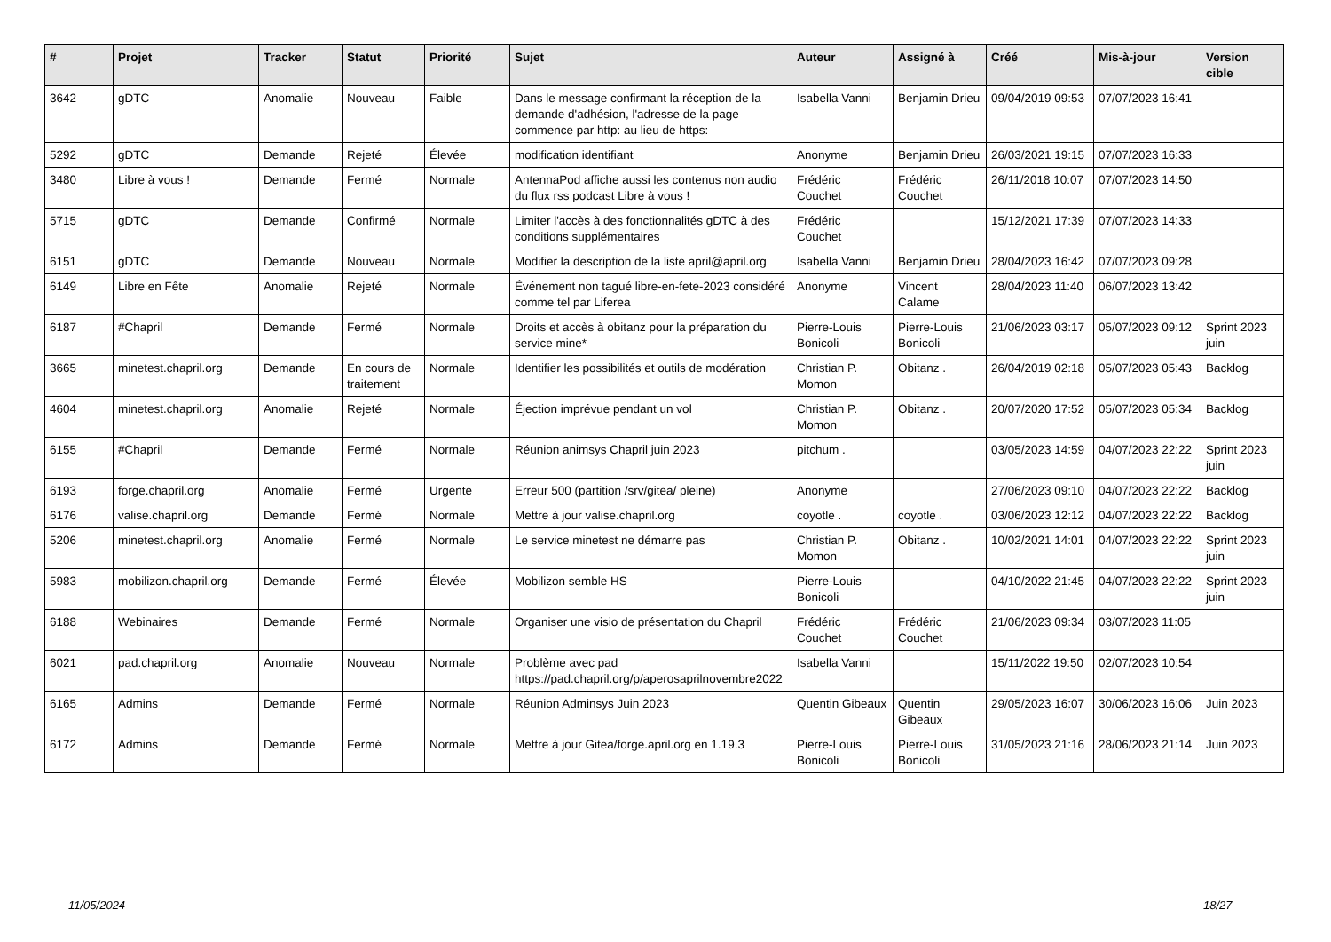| # | Projet | Tracker | Statut | Priorité | Sujet | Auteur | Assigné à | Créé | Mis-à-jour | Version cible |
| --- | --- | --- | --- | --- | --- | --- | --- | --- | --- | --- |
| 3642 | gDTC | Anomalie | Nouveau | Faible | Dans le message confirmant la réception de la demande d'adhésion, l'adresse de la page commence par http: au lieu de https: | Isabella Vanni | Benjamin Drieu | 09/04/2019 09:53 | 07/07/2023 16:41 | |
| 5292 | gDTC | Demande | Rejeté | Élevée | modification identifiant | Anonyme | Benjamin Drieu | 26/03/2021 19:15 | 07/07/2023 16:33 | |
| 3480 | Libre à vous ! | Demande | Fermé | Normale | AntennaPod affiche aussi les contenus non audio du flux rss podcast Libre à vous ! | Frédéric Couchet | Frédéric Couchet | 26/11/2018 10:07 | 07/07/2023 14:50 | |
| 5715 | gDTC | Demande | Confirmé | Normale | Limiter l'accès à des fonctionnalités gDTC à des conditions supplémentaires | Frédéric Couchet | | 15/12/2021 17:39 | 07/07/2023 14:33 | |
| 6151 | gDTC | Demande | Nouveau | Normale | Modifier la description de la liste april@april.org | Isabella Vanni | Benjamin Drieu | 28/04/2023 16:42 | 07/07/2023 09:28 | |
| 6149 | Libre en Fête | Anomalie | Rejeté | Normale | Événement non tagué libre-en-fete-2023 considéré comme tel par Liferea | Anonyme | Vincent Calame | 28/04/2023 11:40 | 06/07/2023 13:42 | |
| 6187 | #Chapril | Demande | Fermé | Normale | Droits et accès à obitanz pour la préparation du service mine* | Pierre-Louis Bonicoli | Pierre-Louis Bonicoli | 21/06/2023 03:17 | 05/07/2023 09:12 | Sprint 2023 juin |
| 3665 | minetest.chapril.org | Demande | En cours de traitement | Normale | Identifier les possibilités et outils de modération | Christian P. Momon | Obitanz . | 26/04/2019 02:18 | 05/07/2023 05:43 | Backlog |
| 4604 | minetest.chapril.org | Anomalie | Rejeté | Normale | Éjection imprévue pendant un vol | Christian P. Momon | Obitanz . | 20/07/2020 17:52 | 05/07/2023 05:34 | Backlog |
| 6155 | #Chapril | Demande | Fermé | Normale | Réunion animsys Chapril juin 2023 | pitchum . | | 03/05/2023 14:59 | 04/07/2023 22:22 | Sprint 2023 juin |
| 6193 | forge.chapril.org | Anomalie | Fermé | Urgente | Erreur 500 (partition /srv/gitea/ pleine) | Anonyme | | 27/06/2023 09:10 | 04/07/2023 22:22 | Backlog |
| 6176 | valise.chapril.org | Demande | Fermé | Normale | Mettre à jour valise.chapril.org | coyotle . | coyotle . | 03/06/2023 12:12 | 04/07/2023 22:22 | Backlog |
| 5206 | minetest.chapril.org | Anomalie | Fermé | Normale | Le service minetest ne démarre pas | Christian P. Momon | Obitanz . | 10/02/2021 14:01 | 04/07/2023 22:22 | Sprint 2023 juin |
| 5983 | mobilizon.chapril.org | Demande | Fermé | Élevée | Mobilizon semble HS | Pierre-Louis Bonicoli | | 04/10/2022 21:45 | 04/07/2023 22:22 | Sprint 2023 juin |
| 6188 | Webinaires | Demande | Fermé | Normale | Organiser une visio de présentation du Chapril | Frédéric Couchet | Frédéric Couchet | 21/06/2023 09:34 | 03/07/2023 11:05 | |
| 6021 | pad.chapril.org | Anomalie | Nouveau | Normale | Problème avec pad https://pad.chapril.org/p/aperosaprilnovembre2022 | Isabella Vanni | | 15/11/2022 19:50 | 02/07/2023 10:54 | |
| 6165 | Admins | Demande | Fermé | Normale | Réunion Adminsys Juin 2023 | Quentin Gibeaux | Quentin Gibeaux | 29/05/2023 16:07 | 30/06/2023 16:06 | Juin 2023 |
| 6172 | Admins | Demande | Fermé | Normale | Mettre à jour Gitea/forge.april.org en 1.19.3 | Pierre-Louis Bonicoli | Pierre-Louis Bonicoli | 31/05/2023 21:16 | 28/06/2023 21:14 | Juin 2023 |
11/05/2024 18/27